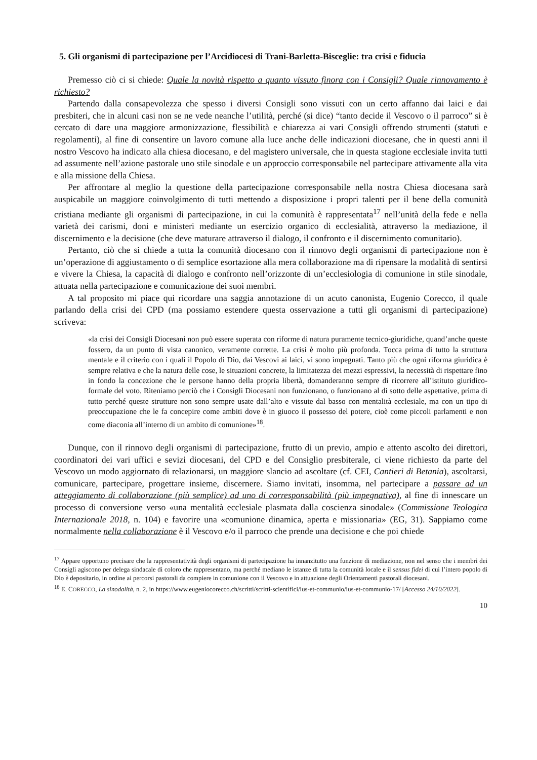5. Gli organismi di partecipazione per l’Arcidiocesi di Trani-Barletta-Bisceglie: tra crisi e fiducia
Premesso ciò ci si chiede: Quale la novità rispetto a quanto vissuto finora con i Consigli? Quale rinnovamento è richiesto?
Partendo dalla consapevolezza che spesso i diversi Consigli sono vissuti con un certo affanno dai laici e dai presbiteri, che in alcuni casi non se ne vede neanche l’utilità, perché (si dice) “tanto decide il Vescovo o il parroco” si è cercato di dare una maggiore armonizzazione, flessibilità e chiarezza ai vari Consigli offrendo strumenti (statuti e regolamenti), al fine di consentire un lavoro comune alla luce anche delle indicazioni diocesane, che in questi anni il nostro Vescovo ha indicato alla chiesa diocesano, e del magistero universale, che in questa stagione ecclesiale invita tutti ad assumente nell’azione pastorale uno stile sinodale e un approccio corresponsabile nel partecipare attivamente alla vita e alla missione della Chiesa.
Per affrontare al meglio la questione della partecipazione corresponsabile nella nostra Chiesa diocesana sarà auspicabile un maggiore coinvolgimento di tutti mettendo a disposizione i propri talenti per il bene della comunità cristiana mediante gli organismi di partecipazione, in cui la comunità è rappresentata<sup>17</sup> nell’unità della fede e nella varietà dei carismi, doni e ministeri mediante un esercizio organico di ecclesialità, attraverso la mediazione, il discernimento e la decisione (che deve maturare attraverso il dialogo, il confronto e il discernimento comunitario).
Pertanto, ciò che si chiede a tutta la comunità diocesano con il rinnovo degli organismi di partecipazione non è un’operazione di aggiustamento o di semplice esortazione alla mera collaborazione ma di ripensare la modalità di sentirsi e vivere la Chiesa, la capacità di dialogo e confronto nell’orizzonte di un’ecclesiologia di comunione in stile sinodale, attuata nella partecipazione e comunicazione dei suoi membri.
A tal proposito mi piace qui ricordare una saggia annotazione di un acuto canonista, Eugenio Corecco, il quale parlando della crisi dei CPD (ma possiamo estendere questa osservazione a tutti gli organismi di partecipazione) scriveva:
«la crisi dei Consigli Diocesani non può essere superata con riforme di natura puramente tecnico-giuridiche, quand’anche queste fossero, da un punto di vista canonico, veramente corrette. La crisi è molto più profonda. Tocca prima di tutto la struttura mentale e il criterio con i quali il Popolo di Dio, dai Vescovi ai laici, vi sono impegnati. Tanto più che ogni riforma giuridica è sempre relativa e che la natura delle cose, le situazioni concrete, la limitatezza dei mezzi espressivi, la necessità di rispettare fino in fondo la concezione che le persone hanno della propria libertà, domanderanno sempre di ricorrere all’istituto giuridico-formale del voto. Riteniamo perciò che i Consigli Diocesani non funzionano, o funzionano al di sotto delle aspettative, prima di tutto perché queste strutture non sono sempre usate dall’alto e vissute dal basso con mentalità ecclesiale, ma con un tipo di preoccupazione che le fa concepire come ambiti dove è in giuoco il possesso del potere, cioè come piccoli parlamenti e non come diaconia all’interno di un ambito di comunione»<sup>18</sup>.
Dunque, con il rinnovo degli organismi di partecipazione, frutto di un previo, ampio e attento ascolto dei direttori, coordinatori dei vari uffici e sevizi diocesani, del CPD e del Consiglio presbiterale, ci viene richiesto da parte del Vescovo un modo aggiornato di relazionarsi, un maggiore slancio ad ascoltare (cf. CEI, Cantieri di Betania), ascoltarsi, comunicare, partecipare, progettare insieme, discernere. Siamo invitati, insomma, nel partecipare a passare ad un atteggiamento di collaborazione (più semplice) ad uno di corresponsabilità (più impegnativa), al fine di innescare un processo di conversione verso «una mentalità ecclesiale plasmata dalla coscienza sinodale» (Commissione Teologica Internazionale 2018, n. 104) e favorire una «comunione dinamica, aperta e missionaria» (EG, 31). Sappiamo come normalmente nella collaborazione è il Vescovo e/o il parroco che prende una decisione e che poi chiede
<sup>17</sup> Appare opportuno precisare che la rappresentatività degli organismi di partecipazione ha innanzitutto una funzione di mediazione, non nel senso che i membri dei Consigli agiscono per delega sindacale di coloro che rappresentano, ma perché mediano le istanze di tutta la comunità locale e il sensus fidei di cui l’intero popolo di Dio è depositario, in ordine ai percorsi pastorali da compiere in comunione con il Vescovo e in attuazione degli Orientamenti pastorali diocesani.
<sup>18</sup> E. CORECCO, La sinodalità, n. 2, in https://www.eugeniocorecco.ch/scritti/scritti-scientifici/ius-et-communio/ius-et-communio-17/ [Accesso 24/10/2022].
10